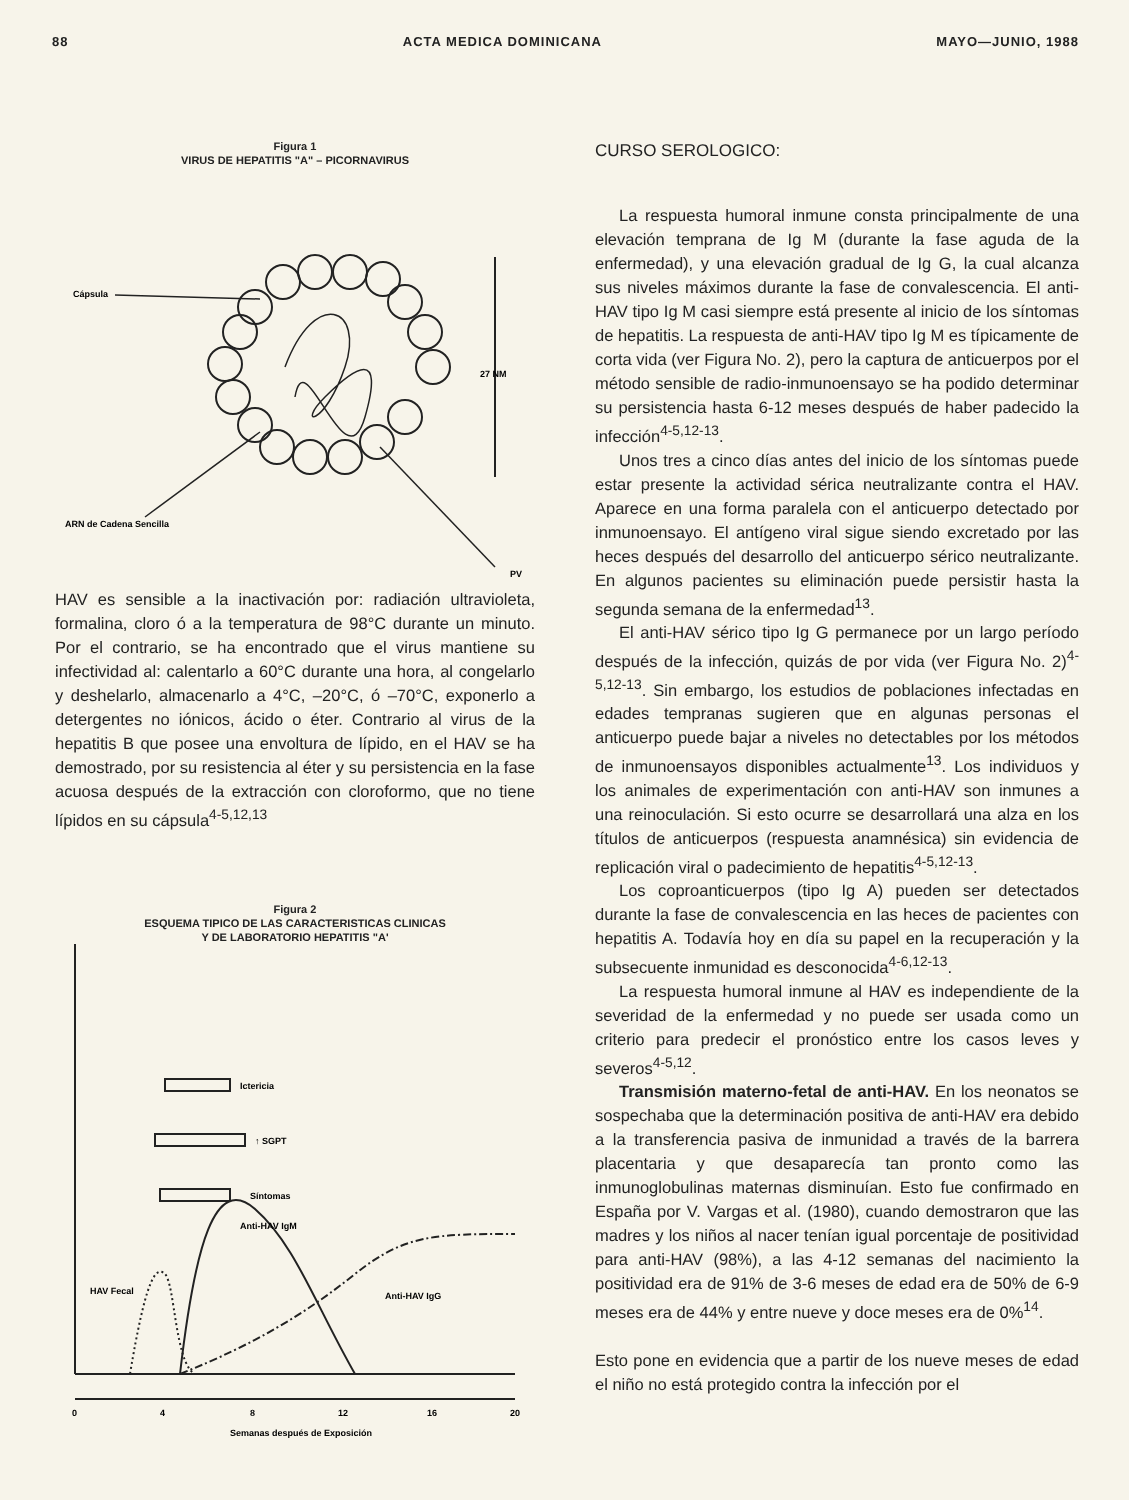88 ACTA MEDICA DOMINICANA MAYO—JUNIO, 1988
Figura 1
VIRUS DE HEPATITIS "A" – PICORNAVIRUS
Cápsula
27 NM
ARN de Cadena Sencilla
PV
HAV es sensible a la inactivación por: radiación ultraviole­ta, formalina, cloro ó a la temperatura de 98°C durante un minuto. Por el contrario, se ha encontrado que el virus man­tiene su infectividad al: calentarlo a 60°C durante una hora, al congelarlo y deshelarlo, almacenarlo a 4°C, –20°C, ó –70°C, exponerlo a detergentes no iónicos, ácido o éter. Contrario al virus de la hepatitis B que posee una envoltura de lípido, en el HAV se ha demostrado, por su resistencia al éter y su persistencia en la fase acuosa después de la extracción con cloroformo, que no tiene lípidos en su cápsu­la<sup>4-5,12,13</sup>
Figura 2
ESQUEMA TIPICO DE LAS CARACTERISTICAS CLINICAS
Y DE LABORATORIO HEPATITIS "A'
Ictericia
↑ SGPT
Síntomas
Anti-HAV IgM
HAV Fecal
Anti-HAV IgG
0
4
8
12
16
20
Semanas después de Exposición
CURSO SEROLOGICO:
La respuesta humoral inmune consta principalmente de una elevación temprana de Ig M (durante la fase aguda de la enfermedad), y una elevación gradual de Ig G, la cual alcan­za sus niveles máximos durante la fase de convalescencia. El anti-HAV tipo Ig M casi siempre está presente al inicio de los síntomas de hepatitis. La respuesta de anti-HAV tipo Ig M es típicamente de corta vida (ver Figura No. 2), pero la captura de anticuerpos por el método sensible de radio-in­munoensayo se ha podido determinar su persistencia hasta 6-12 meses después de haber padecido la infección<sup>4-5,12-13</sup>.
Unos tres a cinco días antes del inicio de los síntomas puede estar presente la actividad sérica neutralizante con­tra el HAV. Aparece en una forma paralela con el anticuer­po detectado por inmunoensayo. El antígeno viral sigue siendo excretado por las heces después del desarrollo del anticuerpo sérico neutralizante. En algunos pacientes su eliminación puede persistir hasta la segunda semana de la enfermedad<sup>13</sup>.
El anti-HAV sérico tipo Ig G permanece por un largo período después de la infección, quizás de por vida (ver Figura No. 2)<sup>4-5,12-13</sup>. Sin embargo, los estudios de pobla­ciones infectadas en edades tempranas sugieren que en al­gunas personas el anticuerpo puede bajar a niveles no detec­tables por los métodos de inmunoensayos disponibles ac­tualmente<sup>13</sup>. Los individuos y los animales de experimen­tación con anti-HAV son inmunes a una reinoculación. Si esto ocurre se desarrollará una alza en los títulos de anti­cuerpos (respuesta anamnésica) sin evidencia de replica­ción viral o padecimiento de hepatitis<sup>4-5,12-13</sup>.
Los coproanticuerpos (tipo Ig A) pueden ser detecta­dos durante la fase de convalescencia en las heces de pacien­tes con hepatitis A. Todavía hoy en día su papel en la re­cuperación y la subsecuente inmunidad es desconoci­da<sup>4-6,12-13</sup>.
La respuesta humoral inmune al HAV es independien­te de la severidad de la enfermedad y no puede ser usada como un criterio para predecir el pronóstico entre los ca­sos leves y severos<sup>4-5,12</sup>.
Transmisión materno-fetal de anti-HAV. En los neona­tos se sospechaba que la determinación positiva de anti-HAV era debido a la transferencia pasiva de inmunidad a través de la barrera placentaria y que desaparecía tan pron­to como las inmunoglobulinas maternas disminuían. Esto fue confirmado en España por V. Vargas et al. (1980), cuando demostraron que las madres y los niños al nacer tenían igual porcentaje de positividad para anti-HAV (98%), a las 4-12 semanas del nacimiento la positividad era de 91% de 3-6 meses de edad era de 50% de 6-9 me­ses era de 44% y entre nueve y doce meses era de 0%<sup>14</sup>.
Esto pone en evidencia que a partir de los nueve meses de edad el niño no está protegido contra la infección por el